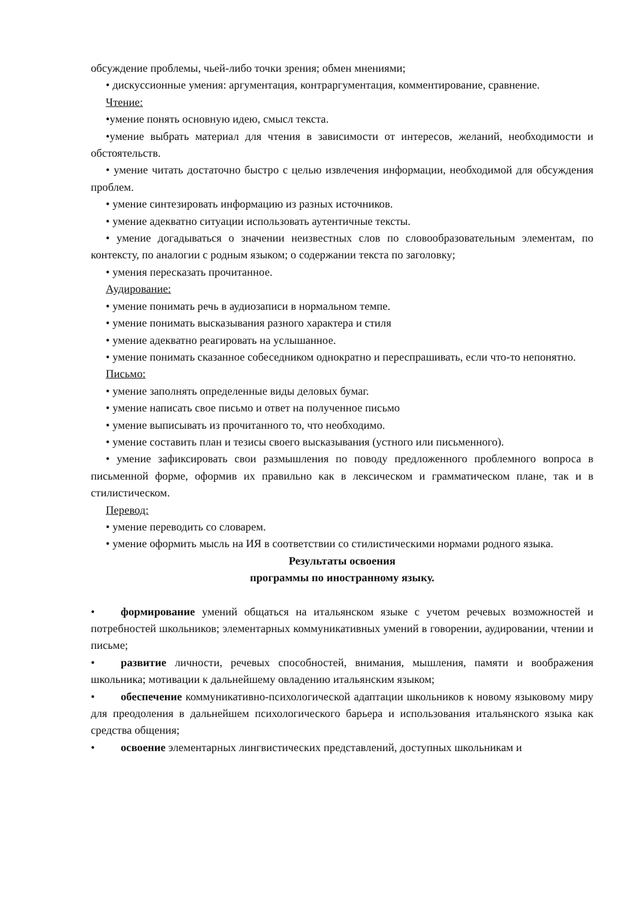обсуждение проблемы, чьей-либо точки зрения; обмен мнениями;
• дискуссионные умения: аргументация, контраргументация, комментирование, сравнение.
Чтение:
•умение понять основную идею, смысл текста.
•умение выбрать материал для чтения в зависимости от интересов, желаний, необходимости и обстоятельств.
• умение читать достаточно быстро с целью извлечения информации, необходимой для обсуждения проблем.
• умение синтезировать информацию из разных источников.
• умение адекватно ситуации использовать аутентичные тексты.
• умение догадываться о значении неизвестных слов по словообразовательным элементам, по контексту, по аналогии с родным языком; о содержании текста по заголовку;
• умения пересказать прочитанное.
Аудирование:
• умение понимать речь в аудиозаписи в нормальном темпе.
• умение понимать высказывания разного характера и стиля
• умение адекватно реагировать на услышанное.
• умение понимать сказанное собеседником однократно и переспрашивать, если что-то непонятно.
Письмо:
• умение заполнять определенные виды деловых бумаг.
• умение написать свое письмо и ответ на полученное письмо
• умение выписывать из прочитанного то, что необходимо.
• умение составить план и тезисы своего высказывания (устного или письменного).
• умение зафиксировать свои размышления по поводу предложенного проблемного вопроса в письменной форме, оформив их правильно как в лексическом и грамматическом плане, так и в стилистическом.
Перевод:
• умение переводить со словарем.
• умение оформить мысль на ИЯ в соответствии со стилистическими нормами родного языка.
Результаты освоения
программы по иностранному языку.
• формирование умений общаться на итальянском языке с учетом речевых возможностей и потребностей школьников; элементарных коммуникативных умений в говорении, аудировании, чтении и письме;
• развитие личности, речевых способностей, внимания, мышления, памяти и воображения школьника; мотивации к дальнейшему овладению итальянским языком;
• обеспечение коммуникативно-психологической адаптации школьников к новому языковому миру для преодоления в дальнейшем психологического барьера и использования итальянского языка как средства общения;
• освоение элементарных лингвистических представлений, доступных школьникам и